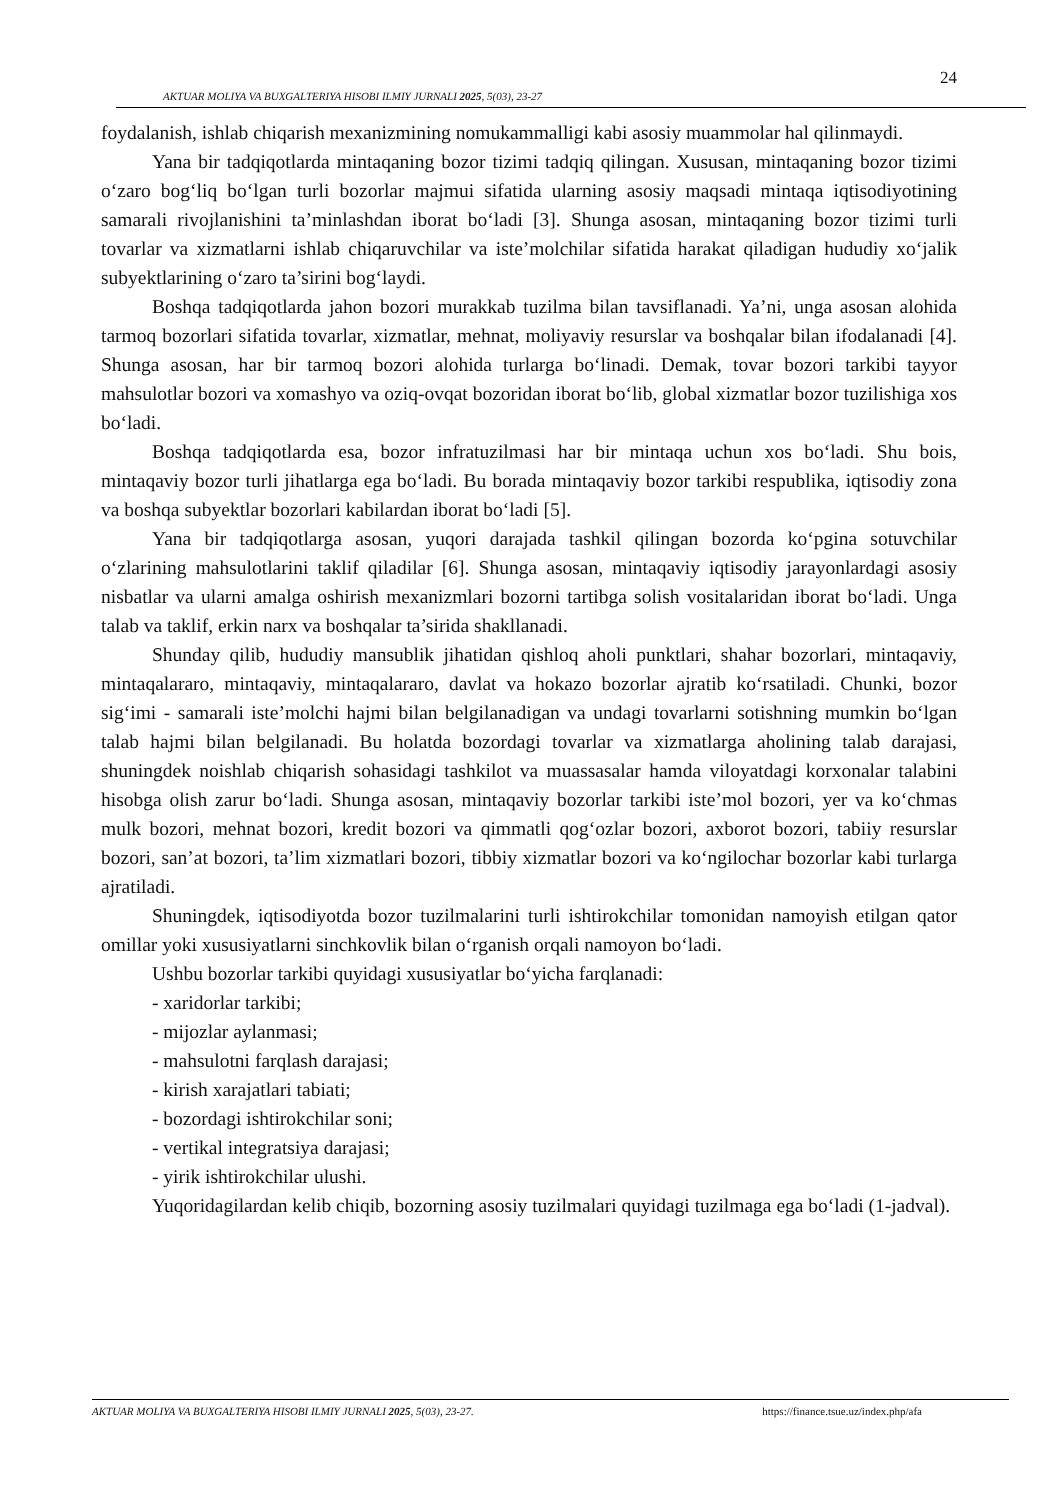24
AKTUAR MOLIYA VA BUXGALTERIYA HISOBI ILMIY JURNALI 2025, 5(03), 23-27
foydalanish, ishlab chiqarish mexanizmining nomukammalligi kabi asosiy muammolar hal qilinmaydi.
Yana bir tadqiqotlarda mintaqaning bozor tizimi tadqiq qilingan. Xususan, mintaqaning bozor tizimi o‘zaro bog‘liq bo‘lgan turli bozorlar majmui sifatida ularning asosiy maqsadi mintaqa iqtisodiyotining samarali rivojlanishini ta’minlashdan iborat bo‘ladi [3]. Shunga asosan, mintaqaning bozor tizimi turli tovarlar va xizmatlarni ishlab chiqaruvchilar va iste’molchilar sifatida harakat qiladigan hududiy xo‘jalik subyektlarining o‘zaro ta’sirini bog‘laydi.
Boshqa tadqiqotlarda jahon bozori murakkab tuzilma bilan tavsiflanadi. Ya’ni, unga asosan alohida tarmoq bozorlari sifatida tovarlar, xizmatlar, mehnat, moliyaviy resurslar va boshqalar bilan ifodalanadi [4]. Shunga asosan, har bir tarmoq bozori alohida turlarga bo‘linadi. Demak, tovar bozori tarkibi tayyor mahsulotlar bozori va xomashyo va oziq-ovqat bozoridan iborat bo‘lib, global xizmatlar bozor tuzilishiga xos bo‘ladi.
Boshqa tadqiqotlarda esa, bozor infratuzilmasi har bir mintaqa uchun xos bo‘ladi. Shu bois, mintaqaviy bozor turli jihatlarga ega bo‘ladi. Bu borada mintaqaviy bozor tarkibi respublika, iqtisodiy zona va boshqa subyektlar bozorlari kabilardan iborat bo‘ladi [5].
Yana bir tadqiqotlarga asosan, yuqori darajada tashkil qilingan bozorda ko‘pgina sotuvchilar o‘zlarining mahsulotlarini taklif qiladilar [6]. Shunga asosan, mintaqaviy iqtisodiy jarayonlardagi asosiy nisbatlar va ularni amalga oshirish mexanizmlari bozorni tartibga solish vositalaridan iborat bo‘ladi. Unga talab va taklif, erkin narx va boshqalar ta’sirida shakllanadi.
Shunday qilib, hududiy mansublik jihatidan qishloq aholi punktlari, shahar bozorlari, mintaqaviy, mintaqalararo, mintaqaviy, mintaqalararo, davlat va hokazo bozorlar ajratib ko‘rsatiladi. Chunki, bozor sig‘imi - samarali iste’molchi hajmi bilan belgilanadigan va undagi tovarlarni sotishning mumkin bo‘lgan talab hajmi bilan belgilanadi. Bu holatda bozordagi tovarlar va xizmatlarga aholining talab darajasi, shuningdek noishlab chiqarish sohasidagi tashkilot va muassasalar hamda viloyatdagi korxonalar talabini hisobga olish zarur bo‘ladi. Shunga asosan, mintaqaviy bozorlar tarkibi iste’mol bozori, yer va ko‘chmas mulk bozori, mehnat bozori, kredit bozori va qimmatli qog‘ozlar bozori, axborot bozori, tabiiy resurslar bozori, san’at bozori, ta’lim xizmatlari bozori, tibbiy xizmatlar bozori va ko‘ngilochar bozorlar kabi turlarga ajratiladi.
Shuningdek, iqtisodiyotda bozor tuzilmalarini turli ishtirokchilar tomonidan namoyish etilgan qator omillar yoki xususiyatlarni sinchkovlik bilan o‘rganish orqali namoyon bo‘ladi.
Ushbu bozorlar tarkibi quyidagi xususiyatlar bo‘yicha farqlanadi:
- xaridorlar tarkibi;
- mijozlar aylanmasi;
- mahsulotni farqlash darajasi;
- kirish xarajatlari tabiati;
- bozordagi ishtirokchilar soni;
- vertikal integratsiya darajasi;
- yirik ishtirokchilar ulushi.
Yuqoridagilardan kelib chiqib, bozorning asosiy tuzilmalari quyidagi tuzilmaga ega bo‘ladi (1-jadval).
AKTUAR MOLIYA VA BUXGALTERIYA HISOBI ILMIY JURNALI 2025, 5(03), 23-27. https://finance.tsue.uz/index.php/afa